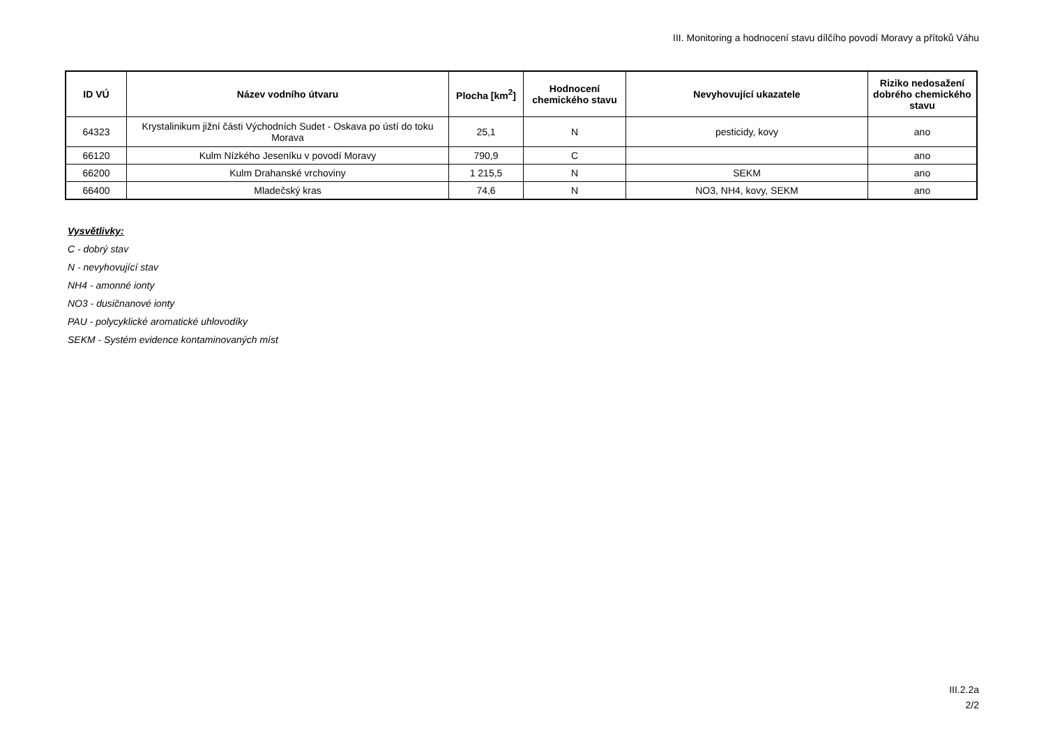III. Monitoring a hodnocení stavu dílčího povodí Moravy a přítoků Váhu
| ID VÚ | Název vodního útvaru | Plocha [km<sup>2</sup>] | Hodnocení chemického stavu | Nevyhovující ukazatele | Riziko nedosažení dobrého chemického stavu |
| --- | --- | --- | --- | --- | --- |
| 64323 | Krystalinikum jižní části Východních Sudet - Oskava po ústí do toku Morava | 25,1 | N | pesticidy, kovy | ano |
| 66120 | Kulm Nízkého Jeseníku v povodí Moravy | 790,9 | C | | ano |
| 66200 | Kulm Drahanské vrchoviny | 1 215,5 | N | SEKM | ano |
| 66400 | Mladečský kras | 74,6 | N | NO3, NH4, kovy, SEKM | ano |
Vysvětlivky:
C - dobrý stav
N - nevyhovující stav
NH4 - amonné ionty
NO3 - dusičnanové ionty
PAU - polycyklické aromatické uhlovodíky
SEKM - Systém evidence kontaminovaných míst
III.2.2a
2/2